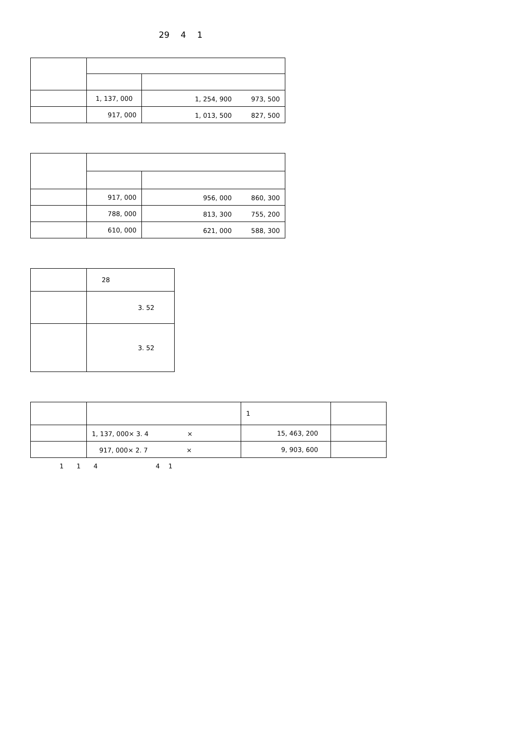29　 4　 1
| | 1, 137, 000 | 1, 254, 900 973, 500 |
| | 917, 000 | 1, 013, 500 827, 500 |
| | 917, 000 | 956, 000 860, 300 |
| | 788, 000 | 813, 300 755, 200 |
| | 610, 000 | 621, 000 588, 300 |
| | 28 |
| | 3. 52 |
| | 3. 52 |
| | | 1 | |
| | 1, 137, 000× 3. 4 × | 15, 463, 200 | |
| | 917, 000× 2. 7 × | 9, 903, 600 | |
1　　1　　4　　　　　　　　　4　 1